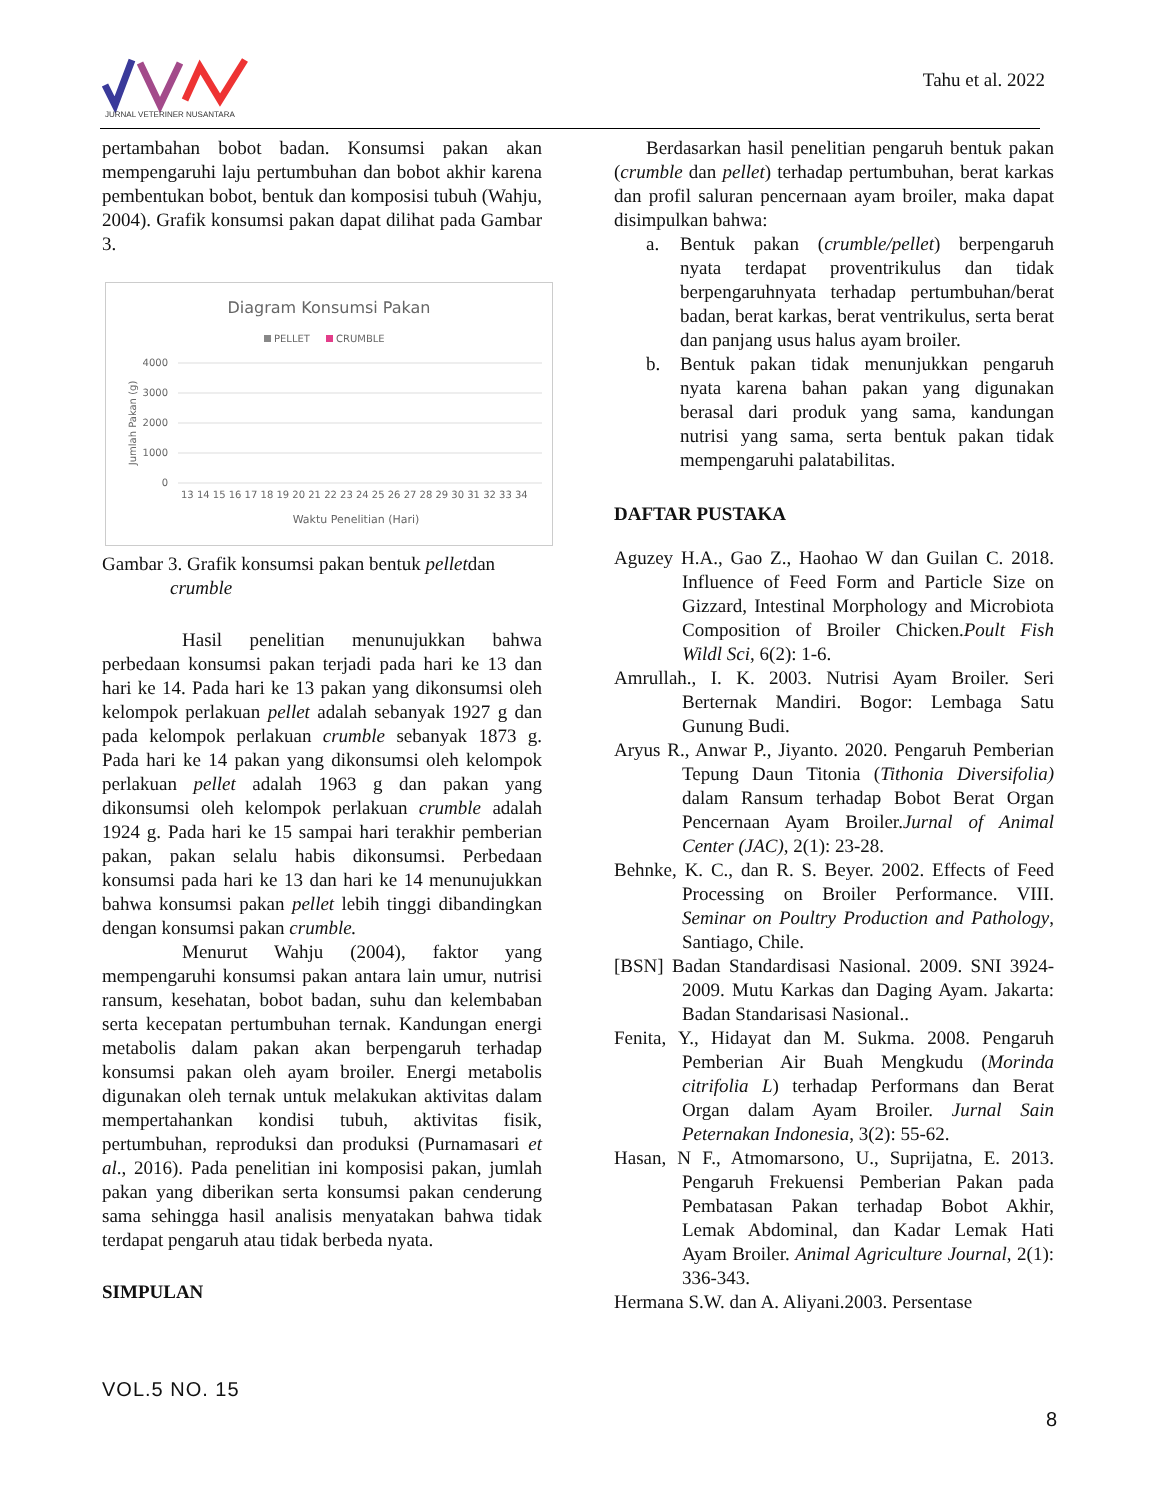JURNAL VETERINER NUSANTARA
Tahu et al. 2022
pertambahan bobot badan. Konsumsi pakan akan mempengaruhi laju pertumbuhan dan bobot akhir karena pembentukan bobot, bentuk dan komposisi tubuh (Wahju, 2004). Grafik konsumsi pakan dapat dilihat pada Gambar 3.
Diagram Konsumsi Pakan
PELLET
CRUMBLE
4000
3000
2000
1000
0
Jumlah Pakan (g)
13 14 15 16 17 18 19 20 21 22 23 24 25 26 27 28 29 30 31 32 33 34
Waktu Penelitian (Hari)
Gambar 3. Grafik konsumsi pakan bentuk pelletdan
crumble
Hasil penelitian menunujukkan bahwa perbedaan konsumsi pakan terjadi pada hari ke 13 dan hari ke 14. Pada hari ke 13 pakan yang dikonsumsi oleh kelompok perlakuan pellet adalah sebanyak 1927 g dan pada kelompok perlakuan crumble sebanyak 1873 g. Pada hari ke 14 pakan yang dikonsumsi oleh kelompok perlakuan pellet adalah 1963 g dan pakan yang dikonsumsi oleh kelompok perlakuan crumble adalah 1924 g. Pada hari ke 15 sampai hari terakhir pemberian pakan, pakan selalu habis dikonsumsi. Perbedaan konsumsi pada hari ke 13 dan hari ke 14 menunujukkan bahwa konsumsi pakan pellet lebih tinggi dibandingkan dengan konsumsi pakan crumble.
Menurut Wahju (2004), faktor yang mempengaruhi konsumsi pakan antara lain umur, nutrisi ransum, kesehatan, bobot badan, suhu dan kelembaban serta kecepatan pertumbuhan ternak. Kandungan energi metabolis dalam pakan akan berpengaruh terhadap konsumsi pakan oleh ayam broiler. Energi metabolis digunakan oleh ternak untuk melakukan aktivitas dalam mempertahankan kondisi tubuh, aktivitas fisik, pertumbuhan, reproduksi dan produksi (Purnamasari et al., 2016). Pada penelitian ini komposisi pakan, jumlah pakan yang diberikan serta konsumsi pakan cenderung sama sehingga hasil analisis menyatakan bahwa tidak terdapat pengaruh atau tidak berbeda nyata.
SIMPULAN
Berdasarkan hasil penelitian pengaruh bentuk pakan (crumble dan pellet) terhadap pertumbuhan, berat karkas dan profil saluran pencernaan ayam broiler, maka dapat disimpulkan bahwa:
a. Bentuk pakan (crumble/pellet) berpengaruh nyata terdapat proventrikulus dan tidak berpengaruhnyata terhadap pertumbuhan/berat badan, berat karkas, berat ventrikulus, serta berat dan panjang usus halus ayam broiler.
b. Bentuk pakan tidak menunjukkan pengaruh nyata karena bahan pakan yang digunakan berasal dari produk yang sama, kandungan nutrisi yang sama, serta bentuk pakan tidak mempengaruhi palatabilitas.
DAFTAR PUSTAKA
Aguzey H.A., Gao Z., Haohao W dan Guilan C. 2018. Influence of Feed Form and Particle Size on Gizzard, Intestinal Morphology and Microbiota Composition of Broiler Chicken.Poult Fish Wildl Sci, 6(2): 1-6.
Amrullah., I. K. 2003. Nutrisi Ayam Broiler. Seri Berternak Mandiri. Bogor: Lembaga Satu Gunung Budi.
Aryus R., Anwar P., Jiyanto. 2020. Pengaruh Pemberian Tepung Daun Titonia (Tithonia Diversifolia) dalam Ransum terhadap Bobot Berat Organ Pencernaan Ayam Broiler.Jurnal of Animal Center (JAC), 2(1): 23-28.
Behnke, K. C., dan R. S. Beyer. 2002. Effects of Feed Processing on Broiler Performance. VIII. Seminar on Poultry Production and Pathology, Santiago, Chile.
[BSN] Badan Standardisasi Nasional. 2009. SNI 3924-2009. Mutu Karkas dan Daging Ayam. Jakarta: Badan Standarisasi Nasional..
Fenita, Y., Hidayat dan M. Sukma. 2008. Pengaruh Pemberian Air Buah Mengkudu (Morinda citrifolia L) terhadap Performans dan Berat Organ dalam Ayam Broiler. Jurnal Sain Peternakan Indonesia, 3(2): 55-62.
Hasan, N F., Atmomarsono, U., Suprijatna, E. 2013. Pengaruh Frekuensi Pemberian Pakan pada Pembatasan Pakan terhadap Bobot Akhir, Lemak Abdominal, dan Kadar Lemak Hati Ayam Broiler. Animal Agriculture Journal, 2(1): 336-343.
Hermana S.W. dan A. Aliyani.2003. Persentase
VOL.5 NO. 15
8